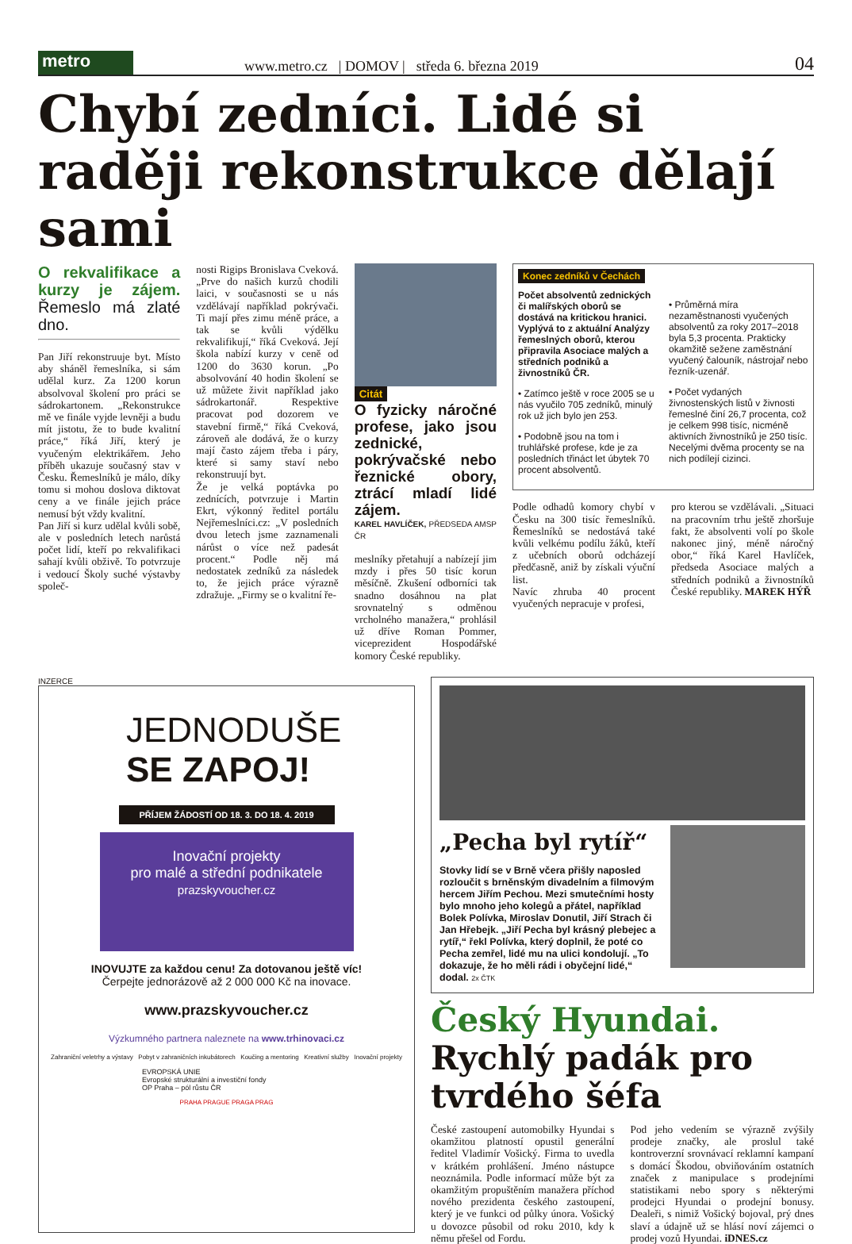metro
www.metro.cz | DOMOV | středa 6. března 2019 04
Chybí zedníci. Lidé si raději rekonstrukce dělají sami
O rekvalifikace a kurzy je zájem. Řemeslo má zlaté dno.
Pan Jiří rekonstruuje byt. Místo aby sháněl řemeslníka, si sám udělal kurz. Za 1200 korun absolvoval školení pro práci se sádrokartonem. „Rekonstrukce mě ve finále vyjde levněji a budu mít jistotu, že to bude kvalitní práce,“ říká Jiří, který je vyučeným elektrikářem. Jeho příběh ukazuje současný stav v Česku. Řemeslníků je málo, díky tomu si mohou doslova diktovat ceny a ve finále jejich práce nemusí být vždy kvalitní.
Pan Jiří si kurz udělal kvůli sobě, ale v posledních letech narůstá počet lidí, kteří po rekvalifikaci sahají kvůli obživě. To potvrzuje i vedoucí Školy suché výstavby společ-
nosti Rigips Bronislava Cveková. „Prve do našich kurzů chodili laici, v současnosti se u nás vzdělávají například pokrývači. Ti mají přes zimu méně práce, a tak se kvůli výdělku rekvalifikují,“ říká Cveková. Její škola nabízí kurzy v ceně od 1200 do 3630 korun. „Po absolvování 40 hodin školení se už můžete živit například jako sádrokartonář. Respektive pracovat pod dozorem ve stavební firmě,“ říká Cveková, zároveň ale dodává, že o kurzy mají často zájem třeba i páry, které si samy staví nebo rekonstruují byt.
Že je velká poptávka po zednících, potvrzuje i Martin Ekrt, výkonný ředitel portálu Nejřemeslníci.cz: „V posledních dvou letech jsme zaznamenali nárůst o více než padesát procent.“ Podle něj má nedostatek zedníků za následek to, že jejich práce výrazně zdražuje. „Firmy se o kvalitní ře-
Citát
O fyzicky náročné profese, jako jsou zednické, pokrývačské nebo řeznické obory, ztrácí mladí lidé zájem.
KAREL HAVLÍČEK, PŘEDSEDA AMSP ČR
meslníky přetahují a nabízejí jim mzdy i přes 50 tisíc korun měsíčně. Zkušení odborníci tak snadno dosáhnou na plat srovnatelný s odměnou vrcholného manažera,“ prohlásil už dříve Roman Pommer, viceprezident Hospodářské komory České republiky.
Konec zedníků v Čechách
Počet absolventů zednických či malířských oborů se dostává na kritickou hranici. Vyplývá to z aktuální Analýzy řemeslných oborů, kterou připravila Asociace malých a středních podniků a živnostníků ČR.
• Zatímco ještě v roce 2005 se u nás vyučilo 705 zedníků, minulý rok už jich bylo jen 253.
• Podobně jsou na tom i truhlářské profese, kde je za posledních třináct let úbytek 70 procent absolventů.
• Průměrná míra nezaměstnanosti vyučených absolventů za roky 2017–2018 byla 5,3 procenta. Prakticky okamžitě sežene zaměstnání vyučený čalouník, nástrojař nebo řezník-uzenář.
• Počet vydaných živnostenských listů v živnosti řemeslné činí 26,7 procenta, což je celkem 998 tisíc, nicméně aktivních živnostníků je 250 tisíc. Necelými dvěma procenty se na nich podílejí cizinci.
Podle odhadů komory chybí v Česku na 300 tisíc řemeslníků. Řemeslníků se nedostává také kvůli velkému podílu žáků, kteří z učebních oborů odcházejí předčasně, aniž by získali výuční list.
Navíc zhruba 40 procent vyučených nepracuje v profesi,
pro kterou se vzdělávali. „Situaci na pracovním trhu ještě zhoršuje fakt, že absolventi volí po škole nakonec jiný, méně náročný obor,“ říká Karel Havlíček, předseda Asociace malých a středních podniků a živnostníků České republiky. MAREK HÝŘ
INZERCE
JEDNODUŠE
SE ZAPOJ!
PŘÍJEM ŽÁDOSTÍ OD 18. 3. DO 18. 4. 2019
Inovační projekty
pro malé a střední podnikatele
prazskyvoucher.cz
INOVUJTE za každou cenu! Za dotovanou ještě víc!
Čerpejte jednorázově až 2 000 000 Kč na inovace.
www.prazskyvoucher.cz
Výzkumného partnera naleznete na www.trhinovaci.cz
Zahraniční veletrhy a výstavy Pobyt v zahraničních inkubátorech Koučing a mentoring Kreativní služby Inovační projekty
EVROPSKÁ UNIE
Evropské strukturální a investiční fondy
OP Praha – pól růstu ČR
PRAHA PRAGUE PRAGA PRAG
„Pecha byl rytíř“
Stovky lidí se v Brně včera přišly naposled rozloučit s brněnským divadelním a filmovým hercem Jiřím Pechou. Mezi smutečními hosty bylo mnoho jeho kolegů a přátel, například Bolek Polívka, Miroslav Donutil, Jiří Strach či Jan Hřebejk. „Jiří Pecha byl krásný plebejec a rytíř,“ řekl Polívka, který doplnil, že poté co Pecha zemřel, lidé mu na ulici kondolují. „To dokazuje, že ho měli rádi i obyčejní lidé,“ dodal. 2x ČTK
Český Hyundai. Rychlý padák pro tvrdého šéfa
České zastoupení automobilky Hyundai s okamžitou platností opustil generální ředitel Vladimír Vošický. Firma to uvedla v krátkém prohlášení. Jméno nástupce neoznámila. Podle informací může být za okamžitým propuštěním manažera příchod nového prezidenta českého zastoupení, který je ve funkci od půlky února. Vošický u dovozce působil od roku 2010, kdy k němu přešel od Fordu.
Pod jeho vedením se výrazně zvýšily prodeje značky, ale proslul také kontroverzní srovnávací reklamní kampaní s domácí Škodou, obviňováním ostatních značek z manipulace s prodejními statistikami nebo spory s některými prodejci Hyundai o prodejní bonusy. Dealeři, s nimiž Vošický bojoval, prý dnes slaví a údajně už se hlásí noví zájemci o prodej vozů Hyundai. iDNES.cz